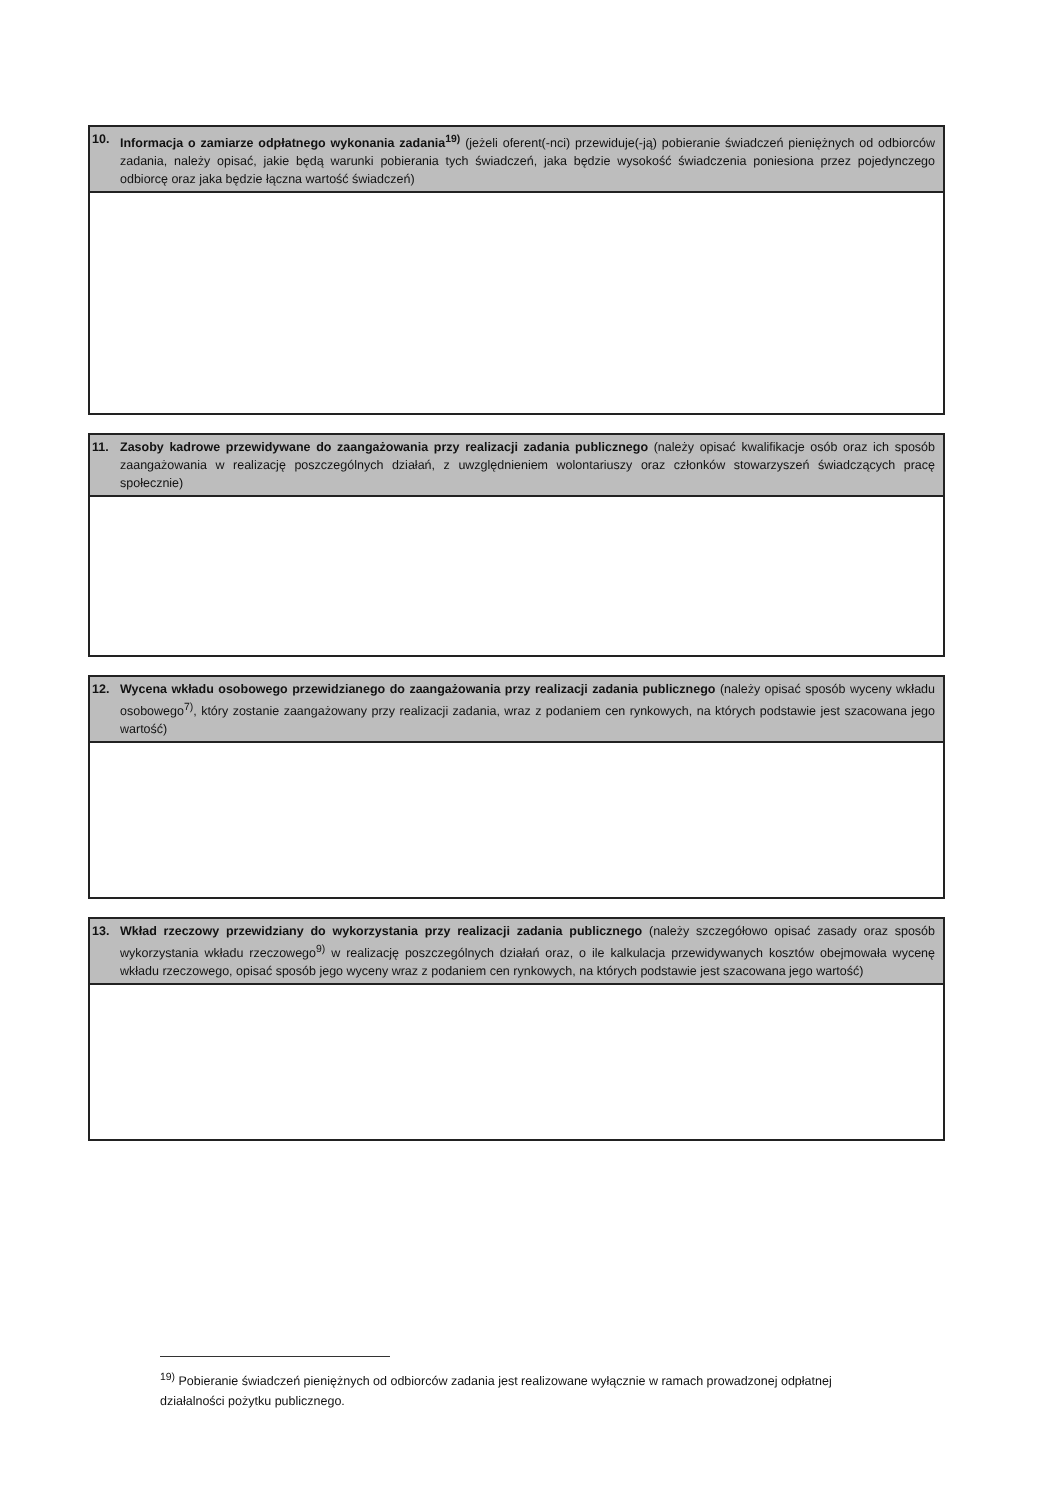| 10. Informacja o zamiarze odpłatnego wykonania zadania<sup>19)</sup> (jeżeli oferent(-nci) przewiduje(-ją) pobieranie świadczeń pieniężnych od odbiorców zadania, należy opisać, jakie będą warunki pobierania tych świadczeń, jaka będzie wysokość świadczenia poniesiona przez pojedynczego odbiorcę oraz jaka będzie łączna wartość świadczeń) |
| --- |
| 11. Zasoby kadrowe przewidywane do zaangażowania przy realizacji zadania publicznego (należy opisać kwalifikacje osób oraz ich sposób zaangażowania w realizację poszczególnych działań, z uwzględnieniem wolontariuszy oraz członków stowarzyszeń świadczących pracę społecznie) |
| --- |
| 12. Wycena wkładu osobowego przewidzianego do zaangażowania przy realizacji zadania publicznego (należy opisać sposób wyceny wkładu osobowego<sup>7)</sup>, który zostanie zaangażowany przy realizacji zadania, wraz z podaniem cen rynkowych, na których podstawie jest szacowana jego wartość) |
| --- |
| 13. Wkład rzeczowy przewidziany do wykorzystania przy realizacji zadania publicznego (należy szczegółowo opisać zasady oraz sposób wykorzystania wkładu rzeczowego<sup>9)</sup> w realizację poszczególnych działań oraz, o ile kalkulacja przewidywanych kosztów obejmowała wycenę wkładu rzeczowego, opisać sposób jego wyceny wraz z podaniem cen rynkowych, na których podstawie jest szacowana jego wartość) |
| --- |
<sup>19)</sup> Pobieranie świadczeń pieniężnych od odbiorców zadania jest realizowane wyłącznie w ramach prowadzonej odpłatnej działalności pożytku publicznego.